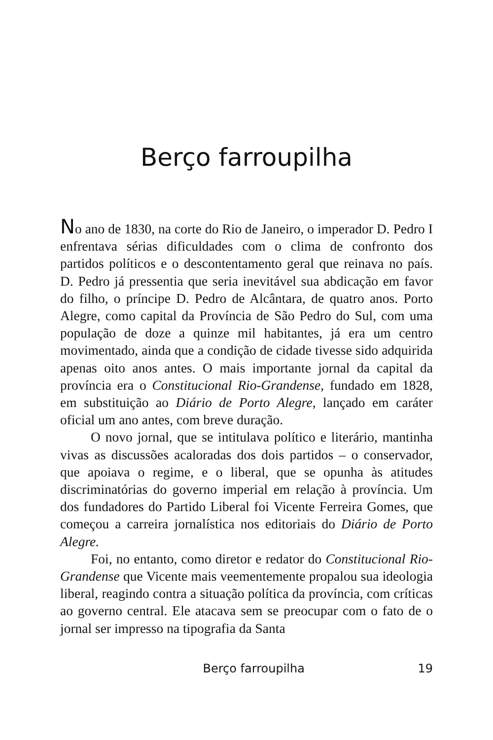Berço farroupilha
No ano de 1830, na corte do Rio de Janeiro, o imperador D. Pedro I enfrentava sérias dificuldades com o clima de confronto dos partidos políticos e o descontentamento geral que reinava no país. D. Pedro já pressentia que seria inevitável sua abdicação em favor do filho, o príncipe D. Pedro de Alcântara, de quatro anos. Porto Alegre, como capital da Província de São Pedro do Sul, com uma população de doze a quinze mil habitantes, já era um centro movimentado, ainda que a condição de cidade tivesse sido adquirida apenas oito anos antes. O mais importante jornal da capital da província era o Constitucional Rio-Grandense, fundado em 1828, em substituição ao Diário de Porto Alegre, lançado em caráter oficial um ano antes, com breve duração.
O novo jornal, que se intitulava político e literário, mantinha vivas as discussões acaloradas dos dois partidos – o conservador, que apoiava o regime, e o liberal, que se opunha às atitudes discriminatórias do governo imperial em relação à província. Um dos fundadores do Partido Liberal foi Vicente Ferreira Gomes, que começou a carreira jornalística nos editoriais do Diário de Porto Alegre.
Foi, no entanto, como diretor e redator do Constitucional Rio-Grandense que Vicente mais veementemente propalou sua ideologia liberal, reagindo contra a situação política da província, com críticas ao governo central. Ele atacava sem se preocupar com o fato de o jornal ser impresso na tipografia da Santa
Berço farroupilha 19